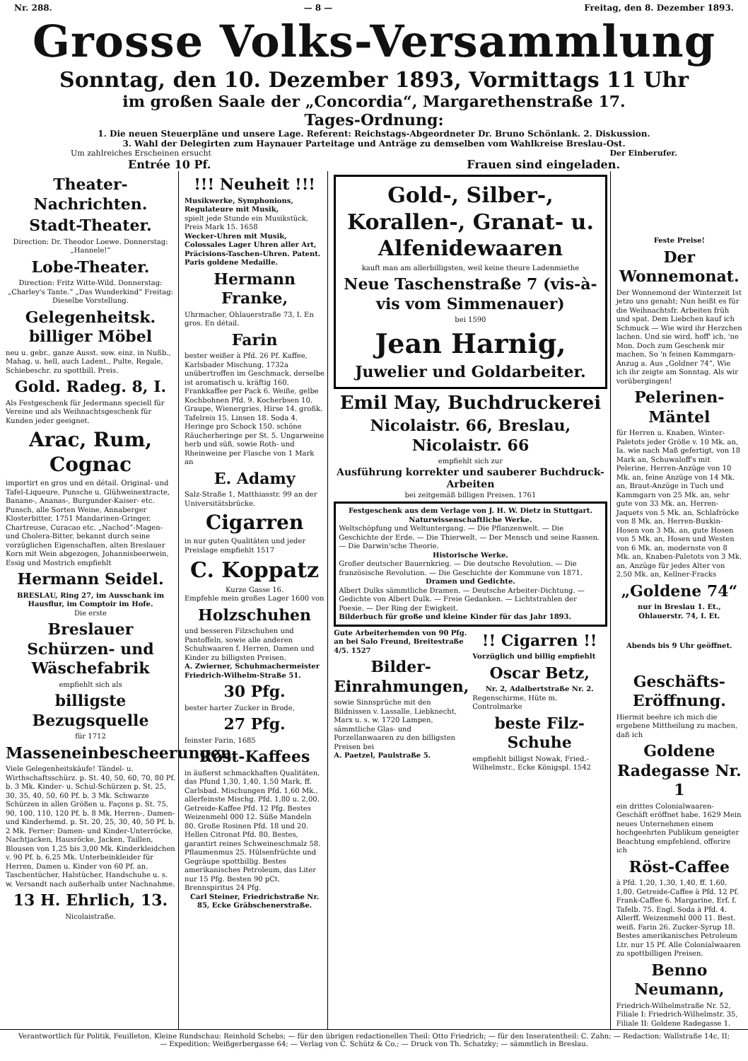Nr. 288. — 8 — Freitag, den 8. Dezember 1893.
Grosse Volks-Versammlung
Sonntag, den 10. Dezember 1893, Vormittags 11 Uhr
im großen Saale der „Concordia“, Margarethenstraße 17.
Tages-Ordnung:
1. Die neuen Steuerpläne und unsere Lage. Referent: Reichstags-Abgeordneter Dr. Bruno Schönlank. 2. Diskussion.
3. Wahl der Delegirten zum Haynauer Parteitage und Anträge zu demselben vom Wahlkreise Breslau-Ost.
Um zahlreiches Erscheinen ersucht Der Einberufer.
Entrée 10 Pf. Frauen sind eingeladen.
Theater-Nachrichten.
Stadt-Theater.
Direction: Dr. Theodor Loewe. Donnerstag: „Hannele!“
Lobe-Theater.
Direction: Fritz Witte-Wild. Donnerstag: „Charley's Tante.“ „Das Wunderkind“ Freitag: Dieselbe Vorstellung.
Gelegenheitsk. billiger Möbel
neu u. gebr., ganze Ausst. sow. einz. in Nußb., Mahag. u. hell, auch Ladent., Pulte, Regale, Schiebeschr. zu spottbill. Preis.
Gold. Radeg. 8, I.
Als Festgeschenk für Jedermann speciell für Vereine und als Weihnachtsgeschenk für Kunden jeder geeignet.
Arac, Rum, Cognac
importirt en gros und en détail. Original- und Tafel-Liqueure, Punsche u. Glühweinextracte, Banane-, Ananas-, Burgunder-Kaiser- etc. Punsch, alle Sorten Weine, Annaberger Klosterbitter, 1751 Mandarinen-Gringer, Chartreuse, Curacao etc. „Nachod“-Magen- und Cholera-Bitter, bekannt durch seine vorzüglichen Eigenschaften, alten Breslauer Korn mit Wein abgezogen, Johannisbeerwein, Essig und Mostrich empfiehlt
Hermann Seidel.
BRESLAU, Ring 27, im Ausschank im Hausflur, im Comptoir im Hofe.
Die erste
Breslauer Schürzen- und Wäschefabrik
empfiehlt sich als
billigste Bezugsquelle
für 1712
Masseneinbescheerungen.
Viele Gelegenheitskäufe! Tändel- u. Wirthschaftsschürz. p. St. 40, 50, 60, 70, 80 Pf. b. 3 Mk. Kinder- u. Schul-Schürzen p. St. 25, 30, 35, 40, 50, 60 Pf. b. 3 Mk. Schwarze Schürzen in allen Größen u. Façons p. St. 75, 90, 100, 110, 120 Pf. b. 8 Mk. Herren-, Damen- und Kinderhemd. p. St. 20, 25, 30, 40, 50 Pf. b. 2 Mk. Ferner: Damen- und Kinder-Unterröcke, Nachtjacken, Hausröcke, Jacken, Taillen, Blousen von 1,25 bis 3,00 Mk. Kinderkleidchen v. 90 Pf. b. 6,25 Mk. Unterbeinkleider für Herren, Damen u. Kinder von 60 Pf. an. Taschentücher, Halstücher, Handschuhe u. s. w. Versandt nach außerhalb unter Nachnahme.
13 H. Ehrlich, 13.
Nicolaistraße.
!!! Neuheit !!!
Musikwerke, Symphonions, Regulateure mit Musik,
spielt jede Stunde ein Musikstück, Preis Mark 15. 1658
Wecker-Uhren mit Musik, Colossales Lager Uhren aller Art, Präcisions-Taschen-Uhren. Patent. Paris goldene Medaille.
Hermann Franke,
Uhrmacher, Ohlauerstraße 73, I. En gros. En détail.
Farin
bester weißer à Pfd. 26 Pf. Kaffee, Karlsbader Mischung, 1732a unübertroffen im Geschmack, derselbe ist aromatisch u. kräftig 160. Frankkaffee per Pack 6. Weiße, gelbe Kochbohnen Pfd. 9. Kocherbsen 10. Graupe, Wienergries, Hirse 14. großk. Tafelreis 15. Linsen 18. Soda 4. Heringe pro Schock 150. schöne Räucherheringe per St. 5. Ungarweine herb und süß, sowie Roth- und Rheinweine per Flasche von 1 Mark an
E. Adamy
Salz-Straße 1, Matthiasstr. 99 an der Universitätsbrücke.
Cigarren
in nur guten Qualitäten und jeder Preislage empfiehlt 1517
C. Koppatz
Kurze Gasse 16.
Empfehle mein großes Lager 1600 von
Holzschuhen
und besseren Filzschuhen und Pantoffeln, sowie alle anderen Schuhwaaren f. Herren, Damen und Kinder zu billigsten Preisen.
A. Zwierner, Schuhmachermeister Friedrich-Wilhelm-Straße 51.
30 Pfg.
bester harter Zucker in Brode,
27 Pfg.
feinster Farin, 1685
Röst-Kaffees
in äußerst schmackhaften Qualitäten, das Pfund 1,30, 1,40, 1,50 Mark, ff. Carlsbad. Mischungen Pfd. 1,60 Mk., allerfeinste Mischg. Pfd. 1,80 u. 2,00. Getreide-Kaffee Pfd. 12 Pfg. Bestes Weizenmehl 000 12. Süße Mandeln 80. Große Rosinen Pfd. 18 und 20. Hellen Citronat Pfd. 80. Bestes, garantirt reines Schweineschmalz 58. Pflaumenmus 25. Hülsenfrüchte und Gegräupe spottbillig. Bestes amerikanisches Petroleum, das Liter nur 15 Pfg. Besten 90 pCt. Brennspiritus 24 Pfg.
Carl Steiner, Friedrichstraße Nr. 85, Ecke Gräbschenerstraße.
Gold-, Silber-, Korallen-, Granat- u. Alfenidewaaren
kauft man am allerbilligsten, weil keine theure Ladenmiethe
Neue Taschenstraße 7 (vis-à-vis vom Simmenauer)
bei 1590
Jean Harnig,
Juwelier und Goldarbeiter.
Emil May, Buchdruckerei
Nicolaistr. 66, Breslau, Nicolaistr. 66
empfiehlt sich zur
Ausführung korrekter und sauberer Buchdruck-Arbeiten
bei zeitgemäß billigen Preisen. 1761
Festgeschenk aus dem Verlage von J. H. W. Dietz in Stuttgart.
Naturwissenschaftliche Werke.
Weltschöpfung und Weltuntergang. — Die Pflanzenwelt. — Die Geschichte der Erde. — Die Thierwelt. — Der Mensch und seine Rassen. — Die Darwin'sche Theorie.
Historische Werke.
Großer deutscher Bauernkrieg. — Die deutsche Revolution. — Die französische Revolution. — Die Geschichte der Kommune von 1871.
Dramen und Gedichte.
Albert Dulks sämmtliche Dramen. — Deutsche Arbeiter-Dichtung. — Gedichte von Albert Dulk. — Freie Gedanken. — Lichtstrahlen der Poesie. — Der Ring der Ewigkeit.
Bilderbuch für große und kleine Kinder für das Jahr 1893.
Gute Arbeiterhemden von 90 Pfg. an bei Salo Freund, Breitestraße 4/5. 1527
Bilder-Einrahmungen,
sowie Sinnsprüche mit den Bildnissen v. Lassalle, Liebknecht, Marx u. s. w. 1720 Lampen, sämmtliche Glas- und Porzellanwaaren zu den billigsten Preisen bei
A. Paetzel, Paulstraße 5.
!! Cigarren !!
Vorzüglich und billig empfiehlt
Oscar Betz,
Nr. 2, Adalbertstraße Nr. 2.
Regenschirme, Hüte m. Controlmarke
beste Filz-Schuhe
empfiehlt billigst Nowak, Fried.-Wilhelmstr., Ecke Königspl. 1542
Feste Preise!
Der Wonnemonat.
Der Wonnemond der Winterzeit Ist jetzo uns genaht; Nun heißt es für die Weihnachtsfr. Arbeiten früh und spat. Dem Liebchen kauf ich Schmuck — Wie wird ihr Herzchen lachen. Und sie wird, hoff' ich, 'ne Mon. Doch zum Geschenk mir machen, So 'n feinen Kammgarn-Anzug a. Aus „Goldner 74“, Wie ich ihr zeigte am Sonntag. Als wir vorübergingen!
Pelerinen-Mäntel
für Herren u. Knaben, Winter-Paletots jeder Größe v. 10 Mk. an, Ia. wie nach Maß gefertigt, von 18 Mark an, Schuwaloff's mit Pelerine, Herren-Anzüge von 10 Mk. an, feine Anzüge von 14 Mk. an, Braut-Anzüge in Tuch und Kammgarn von 25 Mk. an, sehr gute von 33 Mk. an, Herren-Jaquets von 5 Mk. an, Schlafröcke von 8 Mk. an, Herren-Buxkin-Hosen von 3 Mk. an, gute Hosen von 5 Mk. an, Hosen und Westen von 6 Mk. an, modernste von 8 Mk. an, Knaben-Paletots von 3 Mk. an, Anzüge für jedes Alter von 2,50 Mk. an, Kellner-Fracks
„Goldene 74“
nur in Breslau 1. Et., Ohlauerstr. 74, I. Et.
Abends bis 9 Uhr geöffnet.
Geschäfts-Eröffnung.
Hiermit beehre ich mich die ergebene Mittheilung zu machen, daß ich
Goldene Radegasse Nr. 1
ein drittes Colonialwaaren-Geschäft eröffnet habe. 1629 Mein neues Unternehmen einem hochgeehrten Publikum geneigter Beachtung empfehlend, offerire ich
Röst-Caffee
à Pfd. 1,20, 1,30, 1,40, ff. 1,60, 1,80. Getreide-Caffee à Pfd. 12 Pf. Frank-Caffee 6. Margarine, Erf. f. Tafelb. 75. Engl. Soda à Pfd. 4. Allerff. Weizenmehl 000 11. Best. weiß. Farin 26. Zucker-Syrup 18. Bestes amerikanisches Petroleum Ltr. nur 15 Pf. Alle Colonialwaaren zu spottbilligen Preisen.
Benno Neumann,
Friedrich-Wilhelmstraße Nr. 52, Filiale I: Friedrich-Wilhelmstr. 35, Filiale II: Goldene Radegasse 1.
Verantwortlich für Politik, Feuilleton, Kleine Rundschau: Reinhold Schebs; — für den übrigen redactionellen Theil: Otto Friedrich; — für den Inseratentheil: C. Zahn; — Redaction: Wallstraße 14c, II; — Expedition: Weißgerbergasse 64; — Verlag von C. Schütz & Co.; — Druck von Th. Schatzky; — sämmtlich in Breslau.